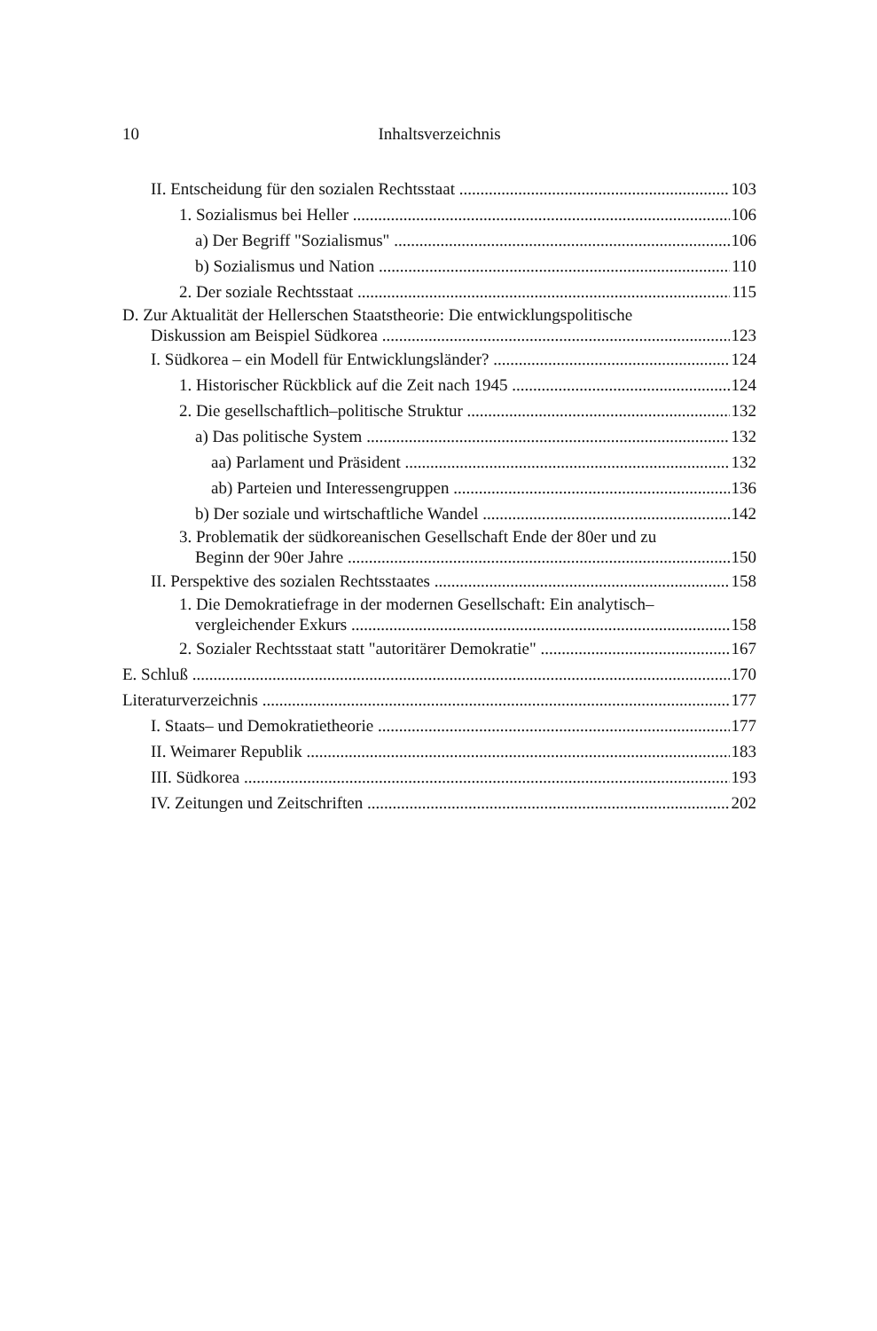10 Inhaltsverzeichnis
II. Entscheidung für den sozialen Rechtsstaat 103
1. Sozialismus bei Heller 106
a) Der Begriff "Sozialismus" 106
b) Sozialismus und Nation 110
2. Der soziale Rechtsstaat 115
D. Zur Aktualität der Hellerschen Staatstheorie: Die entwicklungspolitische
Diskussion am Beispiel Südkorea 123
I. Südkorea – ein Modell für Entwicklungsländer? 124
1. Historischer Rückblick auf die Zeit nach 1945 124
2. Die gesellschaftlich–politische Struktur 132
a) Das politische System 132
aa) Parlament und Präsident 132
ab) Parteien und Interessengruppen 136
b) Der soziale und wirtschaftliche Wandel 142
3. Problematik der südkoreanischen Gesellschaft Ende der 80er und zu
Beginn der 90er Jahre 150
II. Perspektive des sozialen Rechtsstaates 158
1. Die Demokratiefrage in der modernen Gesellschaft: Ein analytisch–
vergleichender Exkurs 158
2. Sozialer Rechtsstaat statt "autoritärer Demokratie" 167
E. Schluß 170
Literaturverzeichnis 177
I. Staats– und Demokratietheorie 177
II. Weimarer Republik 183
III. Südkorea 193
IV. Zeitungen und Zeitschriften 202